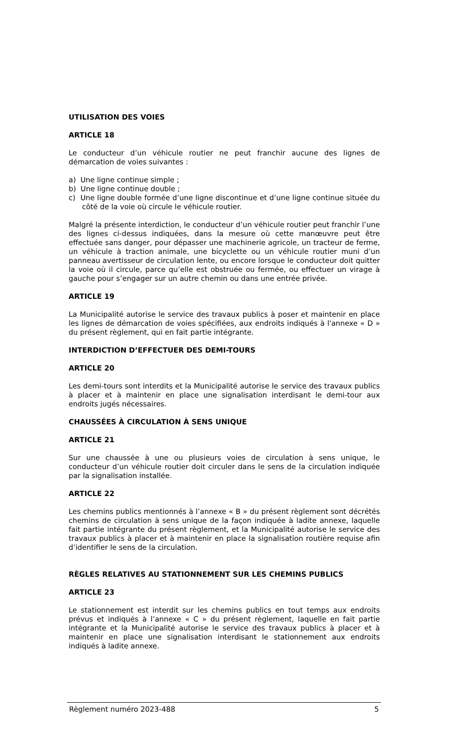UTILISATION DES VOIES
ARTICLE 18
Le conducteur d’un véhicule routier ne peut franchir aucune des lignes de démarcation de voies suivantes :
a) Une ligne continue simple ;
b) Une ligne continue double ;
c) Une ligne double formée d’une ligne discontinue et d’une ligne continue située du côté de la voie où circule le véhicule routier.
Malgré la présente interdiction, le conducteur d’un véhicule routier peut franchir l’une des lignes ci-dessus indiquées, dans la mesure où cette manœuvre peut être effectuée sans danger, pour dépasser une machinerie agricole, un tracteur de ferme, un véhicule à traction animale, une bicyclette ou un véhicule routier muni d’un panneau avertisseur de circulation lente, ou encore lorsque le conducteur doit quitter la voie où il circule, parce qu’elle est obstruée ou fermée, ou effectuer un virage à gauche pour s’engager sur un autre chemin ou dans une entrée privée.
ARTICLE 19
La Municipalité autorise le service des travaux publics à poser et maintenir en place les lignes de démarcation de voies spécifiées, aux endroits indiqués à l'annexe « D » du présent règlement, qui en fait partie intégrante.
INTERDICTION D’EFFECTUER DES DEMI-TOURS
ARTICLE 20
Les demi-tours sont interdits et la Municipalité autorise le service des travaux publics à placer et à maintenir en place une signalisation interdisant le demi-tour aux endroits jugés nécessaires.
CHAUSSÉES À CIRCULATION À SENS UNIQUE
ARTICLE 21
Sur une chaussée à une ou plusieurs voies de circulation à sens unique, le conducteur d’un véhicule routier doit circuler dans le sens de la circulation indiquée par la signalisation installée.
ARTICLE 22
Les chemins publics mentionnés à l’annexe « B » du présent règlement sont décrétés chemins de circulation à sens unique de la façon indiquée à ladite annexe, laquelle fait partie intégrante du présent règlement, et la Municipalité autorise le service des travaux publics à placer et à maintenir en place la signalisation routière requise afin d’identifier le sens de la circulation.
RÈGLES RELATIVES AU STATIONNEMENT SUR LES CHEMINS PUBLICS
ARTICLE 23
Le stationnement est interdit sur les chemins publics en tout temps aux endroits prévus et indiqués à l’annexe « C » du présent règlement, laquelle en fait partie intégrante et la Municipalité autorise le service des travaux publics à placer et à maintenir en place une signalisation interdisant le stationnement aux endroits indiqués à ladite annexe.
Règlement numéro 2023-488 5